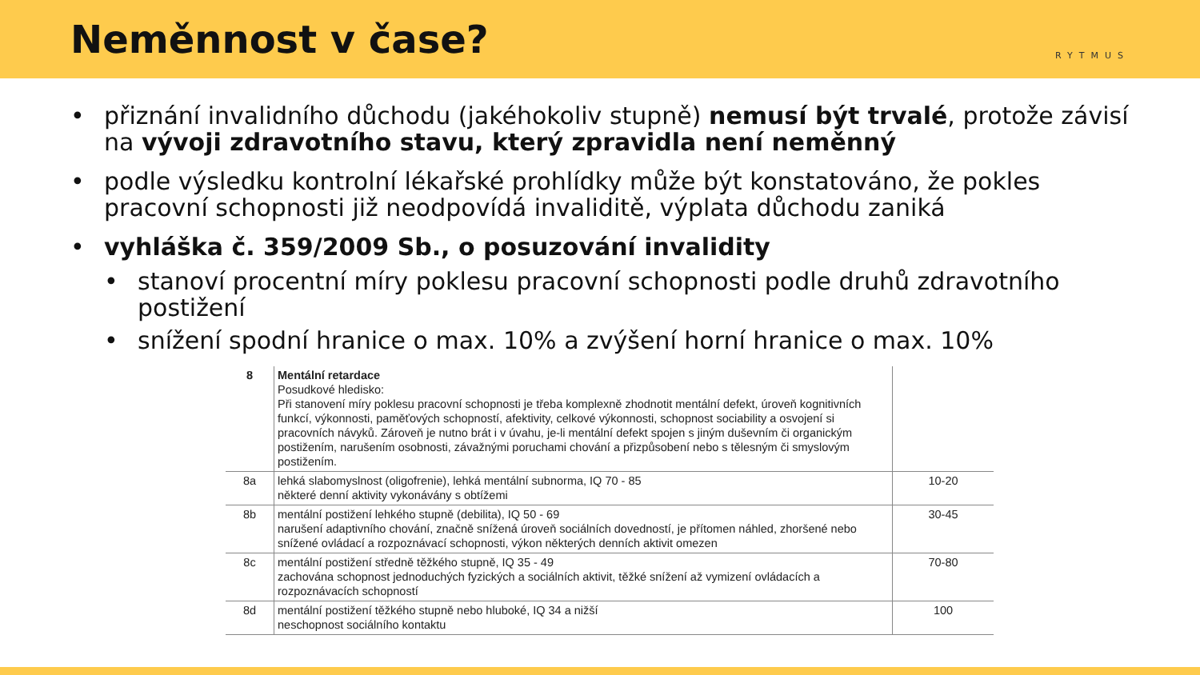Neměnnost v čase?
RYTMUS
• přiznání invalidního důchodu (jakéhokoliv stupně) nemusí být trvalé, protože závisí na vývoji zdravotního stavu, který zpravidla není neměnný
• podle výsledku kontrolní lékařské prohlídky může být konstatováno, že pokles pracovní schopnosti již neodpovídá invaliditě, výplata důchodu zaniká
• vyhláška č. 359/2009 Sb., o posuzování invalidity
• stanoví procentní míry poklesu pracovní schopnosti podle druhů zdravotního postižení
• snížení spodní hranice o max. 10% a zvýšení horní hranice o max. 10%
| 8 | Mentální retardace Posudkové hledisko: Při stanovení míry poklesu pracovní schopnosti je třeba komplexně zhodnotit mentální defekt, úroveň kognitivních funkcí, výkonnosti, paměťových schopností, afektivity, celkové výkonnosti, schopnost sociability a osvojení si pracovních návyků. Zároveň je nutno brát i v úvahu, je-li mentální defekt spojen s jiným duševním či organickým postižením, narušením osobnosti, závažnými poruchami chování a přizpůsobení nebo s tělesným či smyslovým postižením. | |
| 8a | lehká slabomyslnost (oligofrenie), lehká mentální subnorma, IQ 70 - 85 některé denní aktivity vykonávány s obtížemi | 10-20 |
| 8b | mentální postižení lehkého stupně (debilita), IQ 50 - 69 narušení adaptivního chování, značně snížená úroveň sociálních dovedností, je přítomen náhled, zhoršené nebo snížené ovládací a rozpoznávací schopnosti, výkon některých denních aktivit omezen | 30-45 |
| 8c | mentální postižení středně těžkého stupně, IQ 35 - 49 zachována schopnost jednoduchých fyzických a sociálních aktivit, těžké snížení až vymizení ovládacích a rozpoznávacích schopností | 70-80 |
| 8d | mentální postižení těžkého stupně nebo hluboké, IQ 34 a nižší neschopnost sociálního kontaktu | 100 |